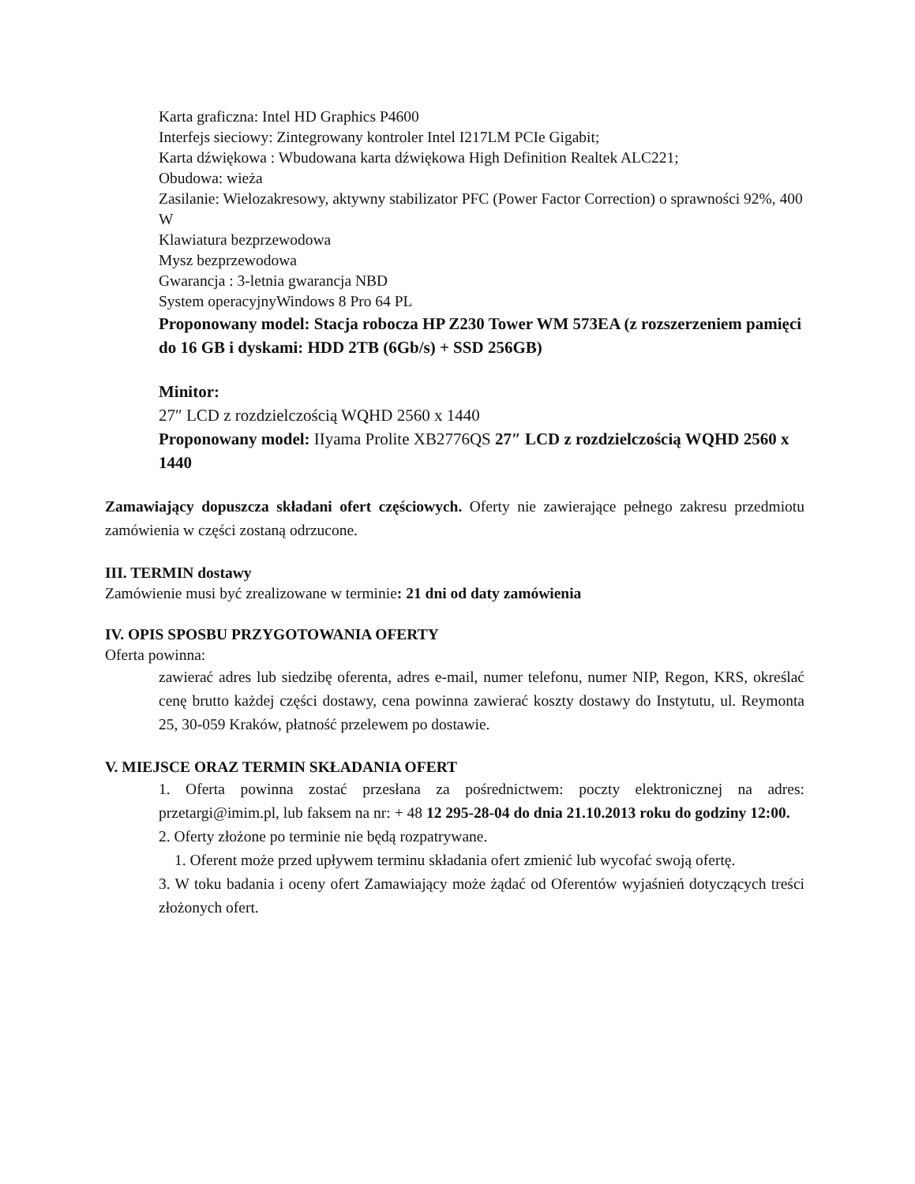Karta graficzna: Intel HD Graphics P4600
Interfejs sieciowy: Zintegrowany kontroler Intel I217LM PCIe Gigabit;
Karta dźwiękowa : Wbudowana karta dźwiękowa High Definition Realtek ALC221;
Obudowa: wieża
Zasilanie: Wielozakresowy, aktywny stabilizator PFC (Power Factor Correction) o sprawności 92%, 400 W
Klawiatura bezprzewodowa
Mysz bezprzewodowa
Gwarancja : 3-letnia gwarancja NBD
System operacyjnyWindows 8 Pro 64 PL
Proponowany model: Stacja robocza HP Z230 Tower WM 573EA (z rozszerzeniem pamięci do 16 GB i dyskami: HDD 2TB (6Gb/s) + SSD 256GB)
Minitor:
27″ LCD z rozdzielczością WQHD 2560 x 1440
Proponowany model: IIyama Prolite XB2776QS 27″ LCD z rozdzielczością WQHD 2560 x 1440
Zamawiający dopuszcza składani ofert częściowych. Oferty nie zawierające pełnego zakresu przedmiotu zamówienia w części zostaną odrzucone.
III. TERMIN dostawy
Zamówienie musi być zrealizowane w terminie: 21 dni od daty zamówienia
IV. OPIS SPOSBU PRZYGOTOWANIA OFERTY
Oferta powinna:
zawierać adres lub siedzibę oferenta, adres e-mail, numer telefonu, numer NIP, Regon, KRS, określać cenę brutto każdej części dostawy, cena powinna zawierać koszty dostawy do Instytutu, ul. Reymonta 25, 30-059 Kraków, płatność przelewem po dostawie.
V. MIEJSCE ORAZ TERMIN SKŁADANIA OFERT
1. Oferta powinna zostać przesłana za pośrednictwem: poczty elektronicznej na adres: przetargi@imim.pl, lub faksem na nr: + 48 12 295-28-04 do dnia 21.10.2013 roku do godziny 12:00.
2. Oferty złożone po terminie nie będą rozpatrywane.
1. Oferent może przed upływem terminu składania ofert zmienić lub wycofać swoją ofertę.
3. W toku badania i oceny ofert Zamawiający może żądać od Oferentów wyjaśnień dotyczących treści złożonych ofert.